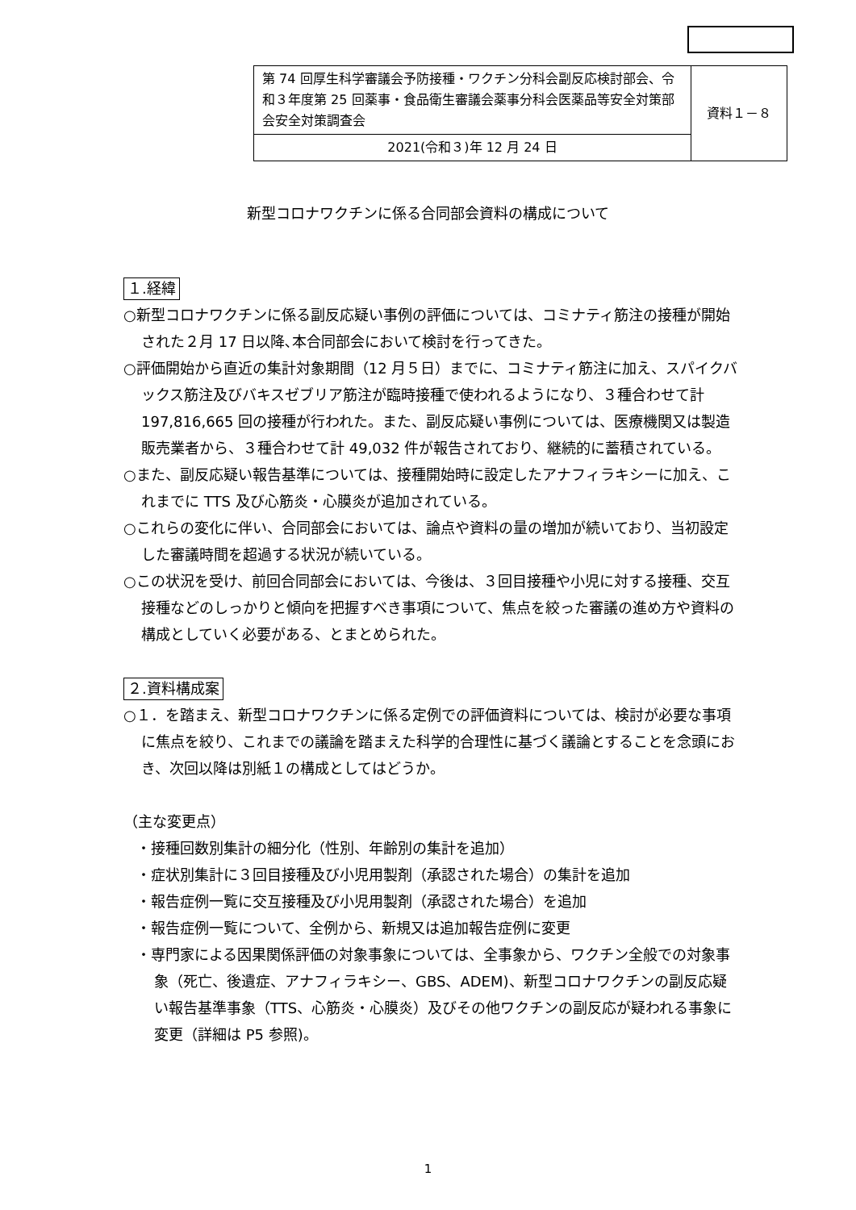| 第 74 回厚生科学審議会予防接種・ワクチン分科会副反応検討部会、令和３年度第 25 回薬事・食品衛生審議会薬事分科会医薬品等安全対策部会安全対策調査会 | 資料１－８ |
| 2021(令和３)年 12 月 24 日 | |
新型コロナワクチンに係る合同部会資料の構成について
１.経緯
○新型コロナワクチンに係る副反応疑い事例の評価については、コミナティ筋注の接種が開始された２月 17 日以降､本合同部会において検討を行ってきた。
○評価開始から直近の集計対象期間（12 月５日）までに、コミナティ筋注に加え、スパイクバックス筋注及びバキスゼブリア筋注が臨時接種で使われるようになり、３種合わせて計 197,816,665 回の接種が行われた。また、副反応疑い事例については、医療機関又は製造販売業者から、３種合わせて計 49,032 件が報告されており、継続的に蓄積されている。
○また、副反応疑い報告基準については、接種開始時に設定したアナフィラキシーに加え、これまでに TTS 及び心筋炎・心膜炎が追加されている。
○これらの変化に伴い、合同部会においては、論点や資料の量の増加が続いており、当初設定した審議時間を超過する状況が続いている。
○この状況を受け、前回合同部会においては、今後は、３回目接種や小児に対する接種、交互接種などのしっかりと傾向を把握すべき事項について、焦点を絞った審議の進め方や資料の構成としていく必要がある、とまとめられた。
２.資料構成案
○１．を踏まえ、新型コロナワクチンに係る定例での評価資料については、検討が必要な事項に焦点を絞り、これまでの議論を踏まえた科学的合理性に基づく議論とすることを念頭におき、次回以降は別紙１の構成としてはどうか。
（主な変更点）
・接種回数別集計の細分化（性別、年齢別の集計を追加）
・症状別集計に３回目接種及び小児用製剤（承認された場合）の集計を追加
・報告症例一覧に交互接種及び小児用製剤（承認された場合）を追加
・報告症例一覧について、全例から、新規又は追加報告症例に変更
・専門家による因果関係評価の対象事象については、全事象から、ワクチン全般での対象事象（死亡、後遺症、アナフィラキシー、GBS、ADEM)、新型コロナワクチンの副反応疑い報告基準事象（TTS、心筋炎・心膜炎）及びその他ワクチンの副反応が疑われる事象に変更（詳細は P5 参照)。
1